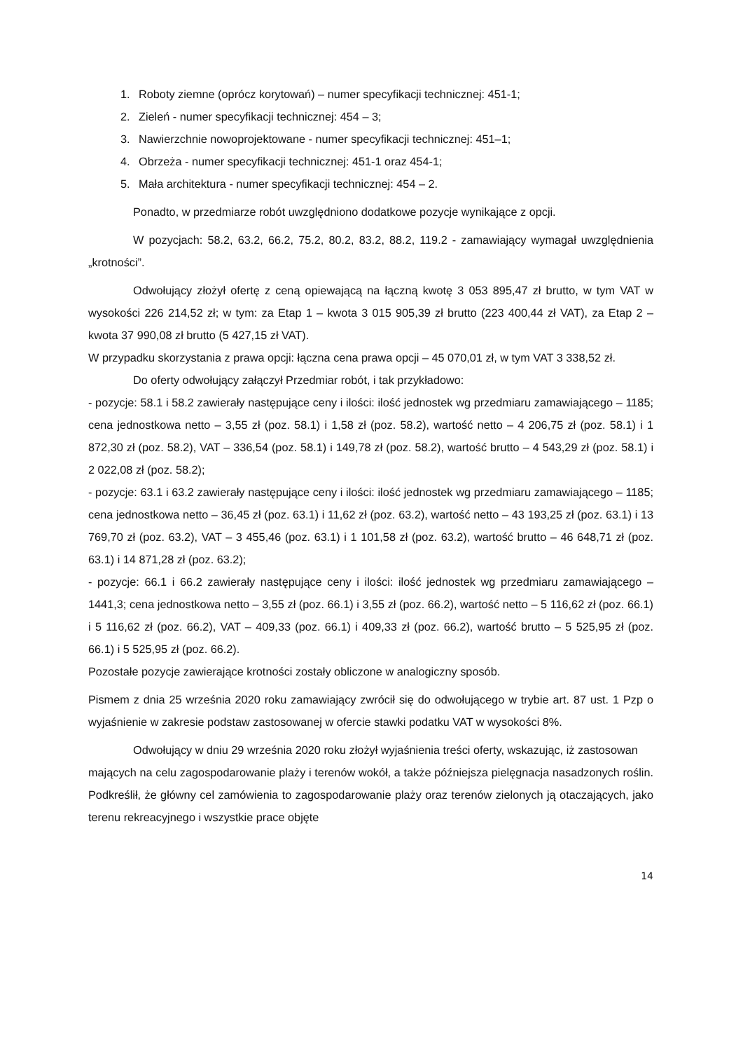1. Roboty ziemne (oprócz korytowań) – numer specyfikacji technicznej: 451-1;
2. Zieleń - numer specyfikacji technicznej: 454 – 3;
3. Nawierzchnie nowoprojektowane - numer specyfikacji technicznej: 451–1;
4. Obrzeża - numer specyfikacji technicznej: 451-1 oraz 454-1;
5. Mała architektura - numer specyfikacji technicznej: 454 – 2.
Ponadto, w przedmiarze robót uwzględniono dodatkowe pozycje wynikające z opcji.
W pozycjach: 58.2, 63.2, 66.2, 75.2, 80.2, 83.2, 88.2, 119.2 - zamawiający wymagał uwzględnienia „krotności”.
Odwołujący złożył ofertę z ceną opiewającą na łączną kwotę 3 053 895,47 zł brutto, w tym VAT w wysokości 226 214,52 zł; w tym: za Etap 1 – kwota 3 015 905,39 zł brutto (223 400,44 zł VAT), za Etap 2 – kwota 37 990,08 zł brutto (5 427,15 zł VAT).
W przypadku skorzystania z prawa opcji: łączna cena prawa opcji – 45 070,01 zł, w tym VAT 3 338,52 zł.
Do oferty odwołujący załączył Przedmiar robót, i tak przykładowo:
- pozycje: 58.1 i 58.2 zawierały następujące ceny i ilości: ilość jednostek wg przedmiaru zamawiającego – 1185; cena jednostkowa netto – 3,55 zł (poz. 58.1) i 1,58 zł (poz. 58.2), wartość netto – 4 206,75 zł (poz. 58.1) i 1 872,30 zł (poz. 58.2), VAT – 336,54 (poz. 58.1) i 149,78 zł (poz. 58.2), wartość brutto – 4 543,29 zł (poz. 58.1) i 2 022,08 zł (poz. 58.2);
- pozycje: 63.1 i 63.2 zawierały następujące ceny i ilości: ilość jednostek wg przedmiaru zamawiającego – 1185; cena jednostkowa netto – 36,45 zł (poz. 63.1) i 11,62 zł (poz. 63.2), wartość netto – 43 193,25 zł (poz. 63.1) i 13 769,70 zł (poz. 63.2), VAT – 3 455,46 (poz. 63.1) i 1 101,58 zł (poz. 63.2), wartość brutto – 46 648,71 zł (poz. 63.1) i 14 871,28 zł (poz. 63.2);
- pozycje: 66.1 i 66.2 zawierały następujące ceny i ilości: ilość jednostek wg przedmiaru zamawiającego – 1441,3; cena jednostkowa netto – 3,55 zł (poz. 66.1) i 3,55 zł (poz. 66.2), wartość netto – 5 116,62 zł (poz. 66.1) i 5 116,62 zł (poz. 66.2), VAT – 409,33 (poz. 66.1) i 409,33 zł (poz. 66.2), wartość brutto – 5 525,95 zł (poz. 66.1) i 5 525,95 zł (poz. 66.2).
Pozostałe pozycje zawierające krotności zostały obliczone w analogiczny sposób.
Pismem z dnia 25 września 2020 roku zamawiający zwrócił się do odwołującego w trybie art. 87 ust. 1 Pzp o wyjaśnienie w zakresie podstaw zastosowanej w ofercie stawki podatku VAT w wysokości 8%.
Odwołujący w dniu 29 września 2020 roku złożył wyjaśnienia treści oferty, wskazując, iż zastosowan
mających na celu zagospodarowanie plaży i terenów wokół, a także późniejsza pielęgnacja nasadzonych roślin. Podkreślił, że główny cel zamówienia to zagospodarowanie plaży oraz terenów zielonych ją otaczających, jako terenu rekreacyjnego i wszystkie prace objęte
14